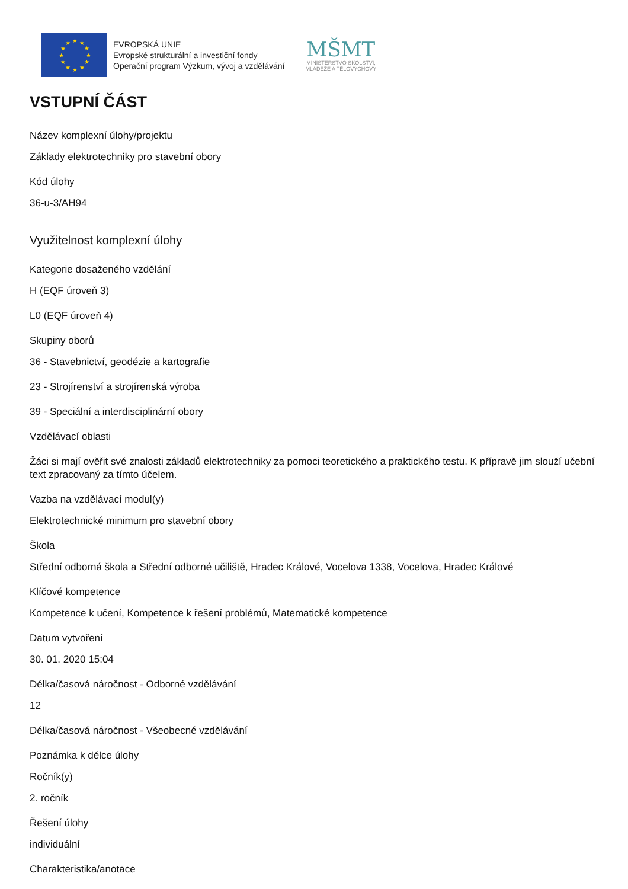★
★
★
★
★
★
★
★
★
★
★
★
EVROPSKÁ UNIE
Evropské strukturální a investiční fondy
Operační program Výzkum, vývoj a vzdělávání
MŠMT
MINISTERSTVO ŠKOLSTVÍ,
MLÁDEŽE A TĚLOVÝCHOVY
VSTUPNÍ ČÁST
Název komplexní úlohy/projektu
Základy elektrotechniky pro stavební obory
Kód úlohy
36-u-3/AH94
Využitelnost komplexní úlohy
Kategorie dosaženého vzdělání
H (EQF úroveň 3)
L0 (EQF úroveň 4)
Skupiny oborů
36 - Stavebnictví, geodézie a kartografie
23 - Strojírenství a strojírenská výroba
39 - Speciální a interdisciplinární obory
Vzdělávací oblasti
Žáci si mají ověřit své znalosti základů elektrotechniky za pomoci teoretického a praktického testu. K přípravě jim slouží učební text zpracovaný za tímto účelem.
Vazba na vzdělávací modul(y)
Elektrotechnické minimum pro stavební obory
Škola
Střední odborná škola a Střední odborné učiliště, Hradec Králové, Vocelova 1338, Vocelova, Hradec Králové
Klíčové kompetence
Kompetence k učení, Kompetence k řešení problémů, Matematické kompetence
Datum vytvoření
30. 01. 2020 15:04
Délka/časová náročnost - Odborné vzdělávání
12
Délka/časová náročnost - Všeobecné vzdělávání
Poznámka k délce úlohy
Ročník(y)
2. ročník
Řešení úlohy
individuální
Charakteristika/anotace